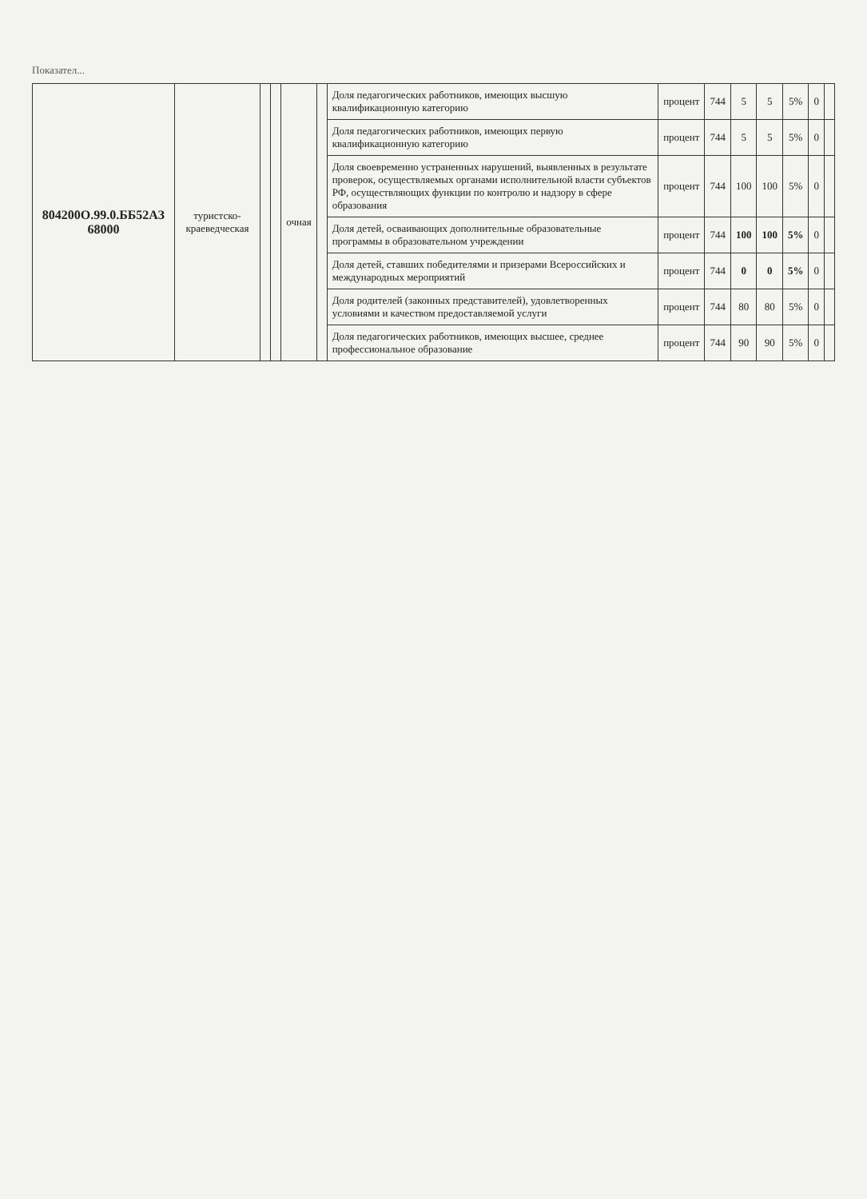Показател...
| 804200О.99.0.ББ52АЗ 68000 | туристско-краеведческая | | | очная | | Доля педагогических работников, имеющих высшую квалификационную категорию | процент | 744 | 5 | 5 | 5% | 0 | |
| | | | | | | Доля педагогических работников, имеющих первую квалификационную категорию | процент | 744 | 5 | 5 | 5% | 0 | |
| | | | | | | Доля своевременно устраненных нарушений, выявленных в результате проверок, осуществляемых органами исполнительной власти субъектов РФ, осуществляющих функции по контролю и надзору в сфере образования | процент | 744 | 100 | 100 | 5% | 0 | |
| | | | | | | Доля детей, осваивающих дополнительные образовательные программы в образовательном учреждении | процент | 744 | 100 | 100 | 5% | 0 | |
| | | | | | | Доля детей, ставших победителями и призерами Всероссийских и международных мероприятий | процент | 744 | 0 | 0 | 5% | 0 | |
| | | | | | | Доля родителей (законных представителей), удовлетворенных условиями и качеством предоставляемой услуги | процент | 744 | 80 | 80 | 5% | 0 | |
| | | | | | | Доля педагогических работников, имеющих высшее, среднее профессиональное образование | процент | 744 | 90 | 90 | 5% | 0 | |